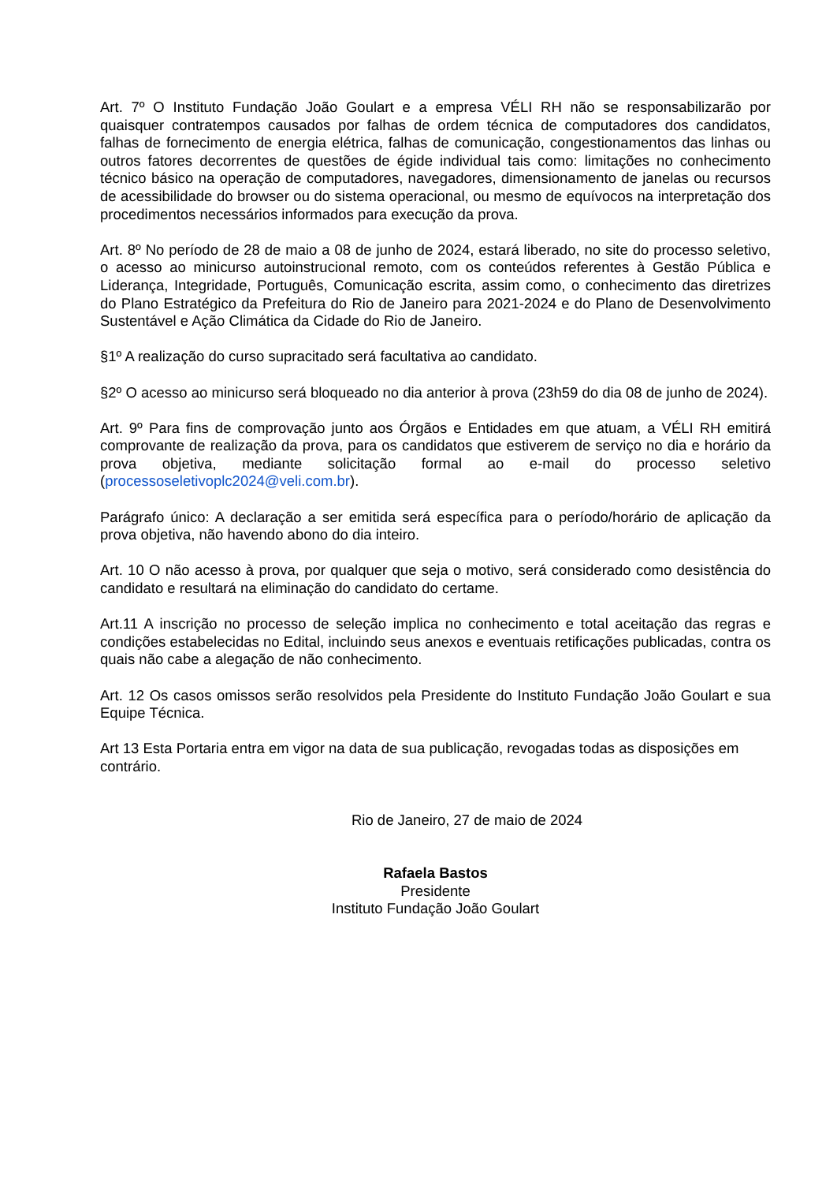Art. 7º O Instituto Fundação João Goulart e a empresa VÉLI RH não se responsabilizarão por quaisquer contratempos causados por falhas de ordem técnica de computadores dos candidatos, falhas de fornecimento de energia elétrica, falhas de comunicação, congestionamentos das linhas ou outros fatores decorrentes de questões de égide individual tais como: limitações no conhecimento técnico básico na operação de computadores, navegadores, dimensionamento de janelas ou recursos de acessibilidade do browser ou do sistema operacional, ou mesmo de equívocos na interpretação dos procedimentos necessários informados para execução da prova.
Art. 8º No período de 28 de maio a 08 de junho de 2024, estará liberado, no site do processo seletivo, o acesso ao minicurso autoinstrucional remoto, com os conteúdos referentes à Gestão Pública e Liderança, Integridade, Português, Comunicação escrita, assim como, o conhecimento das diretrizes do Plano Estratégico da Prefeitura do Rio de Janeiro para 2021-2024 e do Plano de Desenvolvimento Sustentável e Ação Climática da Cidade do Rio de Janeiro.
§1º A realização do curso supracitado será facultativa ao candidato.
§2º O acesso ao minicurso será bloqueado no dia anterior à prova (23h59 do dia 08 de junho de 2024).
Art. 9º Para fins de comprovação junto aos Órgãos e Entidades em que atuam, a VÉLI RH emitirá comprovante de realização da prova, para os candidatos que estiverem de serviço no dia e horário da prova objetiva, mediante solicitação formal ao e-mail do processo seletivo (processoseletivoplc2024@veli.com.br).
Parágrafo único: A declaração a ser emitida será específica para o período/horário de aplicação da prova objetiva, não havendo abono do dia inteiro.
Art. 10 O não acesso à prova, por qualquer que seja o motivo, será considerado como desistência do candidato e resultará na eliminação do candidato do certame.
Art.11 A inscrição no processo de seleção implica no conhecimento e total aceitação das regras e condições estabelecidas no Edital, incluindo seus anexos e eventuais retificações publicadas, contra os quais não cabe a alegação de não conhecimento.
Art. 12 Os casos omissos serão resolvidos pela Presidente do Instituto Fundação João Goulart e sua Equipe Técnica.
Art 13 Esta Portaria entra em vigor na data de sua publicação, revogadas todas as disposições em contrário.
Rio de Janeiro, 27 de maio de 2024
Rafaela Bastos
Presidente
Instituto Fundação João Goulart